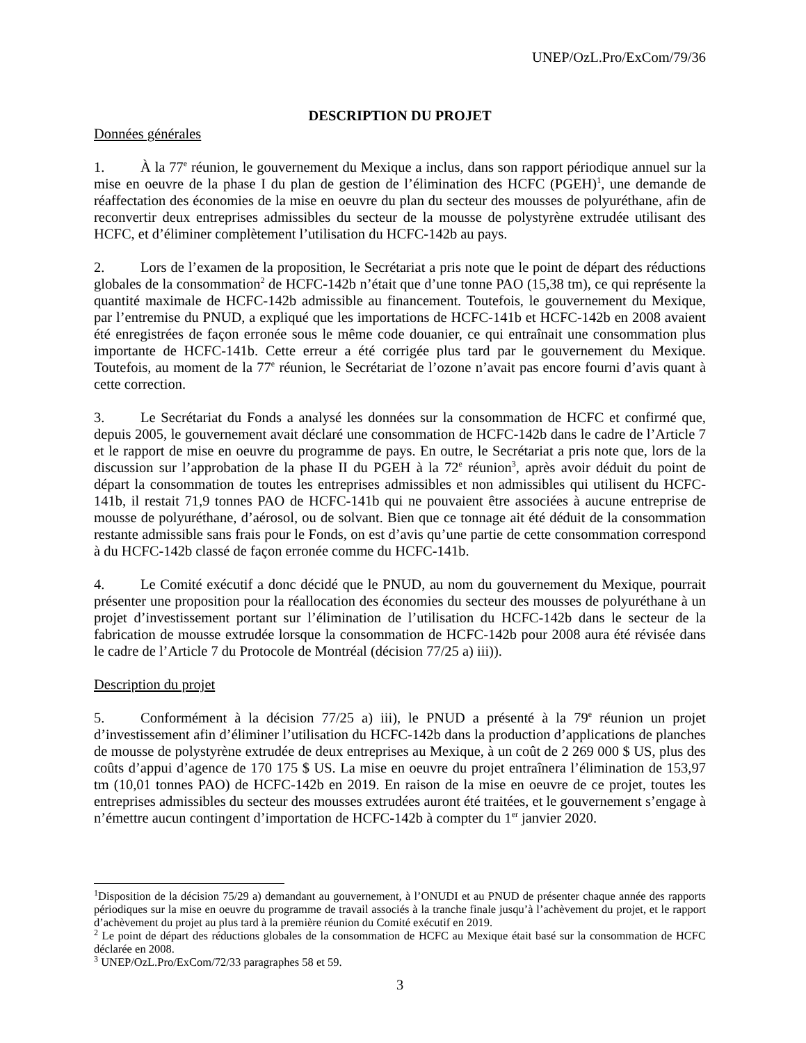UNEP/OzL.Pro/ExCom/79/36
DESCRIPTION DU PROJET
Données générales
1. À la 77<sup>e</sup> réunion, le gouvernement du Mexique a inclus, dans son rapport périodique annuel sur la mise en oeuvre de la phase I du plan de gestion de l’élimination des HCFC (PGEH)<sup>1</sup>, une demande de réaffectation des économies de la mise en oeuvre du plan du secteur des mousses de polyuréthane, afin de reconvertir deux entreprises admissibles du secteur de la mousse de polystyrène extrudée utilisant des HCFC, et d’éliminer complètement l’utilisation du HCFC-142b au pays.
2. Lors de l’examen de la proposition, le Secrétariat a pris note que le point de départ des réductions globales de la consommation<sup>2</sup> de HCFC-142b n’était que d’une tonne PAO (15,38 tm), ce qui représente la quantité maximale de HCFC-142b admissible au financement. Toutefois, le gouvernement du Mexique, par l’entremise du PNUD, a expliqué que les importations de HCFC-141b et HCFC-142b en 2008 avaient été enregistrées de façon erronée sous le même code douanier, ce qui entraînait une consommation plus importante de HCFC-141b. Cette erreur a été corrigée plus tard par le gouvernement du Mexique. Toutefois, au moment de la 77<sup>e</sup> réunion, le Secrétariat de l’ozone n’avait pas encore fourni d’avis quant à cette correction.
3. Le Secrétariat du Fonds a analysé les données sur la consommation de HCFC et confirmé que, depuis 2005, le gouvernement avait déclaré une consommation de HCFC-142b dans le cadre de l’Article 7 et le rapport de mise en oeuvre du programme de pays. En outre, le Secrétariat a pris note que, lors de la discussion sur l’approbation de la phase II du PGEH à la 72<sup>e</sup> réunion<sup>3</sup>, après avoir déduit du point de départ la consommation de toutes les entreprises admissibles et non admissibles qui utilisent du HCFC-141b, il restait 71,9 tonnes PAO de HCFC-141b qui ne pouvaient être associées à aucune entreprise de mousse de polyuréthane, d’aérosol, ou de solvant. Bien que ce tonnage ait été déduit de la consommation restante admissible sans frais pour le Fonds, on est d’avis qu’une partie de cette consommation correspond à du HCFC-142b classé de façon erronée comme du HCFC-141b.
4. Le Comité exécutif a donc décidé que le PNUD, au nom du gouvernement du Mexique, pourrait présenter une proposition pour la réallocation des économies du secteur des mousses de polyuréthane à un projet d’investissement portant sur l’élimination de l’utilisation du HCFC-142b dans le secteur de la fabrication de mousse extrudée lorsque la consommation de HCFC-142b pour 2008 aura été révisée dans le cadre de l’Article 7 du Protocole de Montréal (décision 77/25 a) iii)).
Description du projet
5. Conformément à la décision 77/25 a) iii), le PNUD a présenté à la 79<sup>e</sup> réunion un projet d’investissement afin d’éliminer l’utilisation du HCFC-142b dans la production d’applications de planches de mousse de polystyrène extrudée de deux entreprises au Mexique, à un coût de 2 269 000 $ US, plus des coûts d’appui d’agence de 170 175 $ US. La mise en oeuvre du projet entraînera l’élimination de 153,97 tm (10,01 tonnes PAO) de HCFC-142b en 2019. En raison de la mise en oeuvre de ce projet, toutes les entreprises admissibles du secteur des mousses extrudées auront été traitées, et le gouvernement s’engage à n’émettre aucun contingent d’importation de HCFC-142b à compter du 1<sup>er</sup> janvier 2020.
<sup>1</sup> Disposition de la décision 75/29 a) demandant au gouvernement, à l’ONUDI et au PNUD de présenter chaque année des rapports périodiques sur la mise en oeuvre du programme de travail associés à la tranche finale jusqu’à l’achèvement du projet, et le rapport d’achèvement du projet au plus tard à la première réunion du Comité exécutif en 2019.
<sup>2</sup> Le point de départ des réductions globales de la consommation de HCFC au Mexique était basé sur la consommation de HCFC déclarée en 2008.
<sup>3</sup> UNEP/OzL.Pro/ExCom/72/33 paragraphes 58 et 59.
3